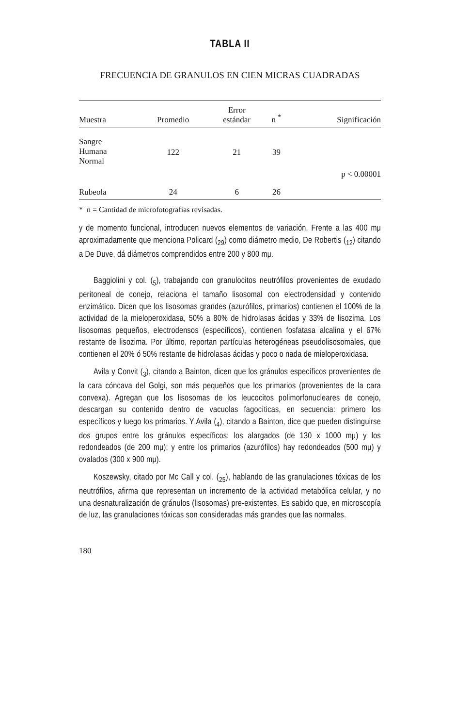TABLA II
FRECUENCIA DE GRANULOS EN CIEN MICRAS CUADRADAS
| Muestra | Promedio | Error estándar | n <sup>*</sup> | Significación |
| --- | --- | --- | --- | --- |
| Sangre Humana Normal | 122 | 21 | 39 | p < 0.00001 |
| Rubeola | 24 | 6 | 26 | |
* n = Cantidad de microfotografías revisadas.
y de momento funcional, introducen nuevos elementos de variación. Frente a las 400 mμ aproximadamente que menciona Policard (<sub>29</sub>) como diámetro medio, De Robertis (<sub>12</sub>) citando a De Duve, dá diámetros comprendidos entre 200 y 800 mμ.
Baggiolini y col. (<sub>5</sub>), trabajando con granulocitos neutrófilos provenientes de exudado peritoneal de conejo, relaciona el tamaño lisosomal con electrodensidad y contenido enzimático. Dicen que los lisosomas grandes (azurófilos, primarios) contienen el 100% de la actividad de la mieloperoxidasa, 50% a 80% de hidrolasas ácidas y 33% de lisozima. Los lisosomas pequeños, electrodensos (específicos), contienen fosfatasa alcalina y el 67% restante de lisozima. Por último, reportan partículas heterogéneas pseudolisosomales, que contienen el 20% ó 50% restante de hidrolasas ácidas y poco o nada de mieloperoxidasa.
Avila y Convit (<sub>3</sub>), citando a Bainton, dicen que los gránulos específicos provenientes de la cara cóncava del Golgi, son más pequeños que los primarios (provenientes de la cara convexa). Agregan que los lisosomas de los leucocitos polimorfonucleares de conejo, descargan su contenido dentro de vacuolas fagocíticas, en secuencia: primero los específicos y luego los primarios. Y Avila (<sub>4</sub>), citando a Bainton, dice que pueden distinguirse dos grupos entre los gránulos específicos: los alargados (de 130 x 1000 mμ) y los redondeados (de 200 mμ); y entre los primarios (azurófilos) hay redondeados (500 mμ) y ovalados (300 x 900 mμ).
Koszewsky, citado por Mc Call y col. (<sub>25</sub>), hablando de las granulaciones tóxicas de los neutrófilos, afirma que representan un incremento de la actividad metabólica celular, y no una desnaturalización de gránulos (lisosomas) pre-existentes. Es sabido que, en microscopía de luz, las granulaciones tóxicas son consideradas más grandes que las normales.
180